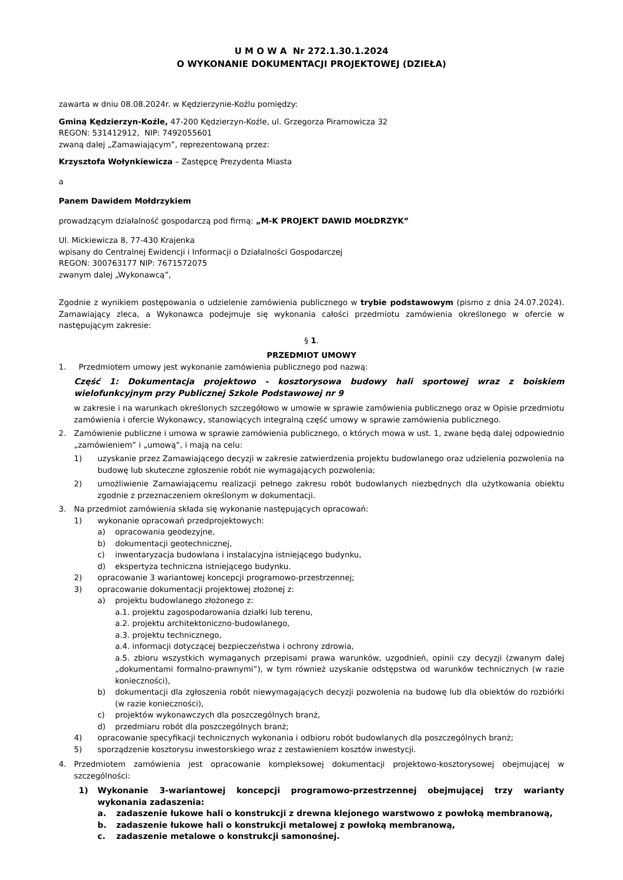U M O W A Nr 272.1.30.1.2024
O WYKONANIE DOKUMENTACJI PROJEKTOWEJ (DZIEŁA)
zawarta w dniu 08.08.2024r. w Kędzierzynie-Koźlu pomiędzy:
Gminą Kędzierzyn-Koźle, 47-200 Kędzierzyn-Koźle, ul. Grzegorza Piramowicza 32
REGON: 531412912, NIP: 7492055601
zwaną dalej „Zamawiającym”, reprezentowaną przez:
Krzysztofa Wołynkiewicza – Zastępcę Prezydenta Miasta
a
Panem Dawidem Mołdrzykiem
prowadzącym działalność gospodarczą pod firmą: „M-K PROJEKT DAWID MOŁDRZYK”
Ul. Mickiewicza 8, 77-430 Krajenka
wpisany do Centralnej Ewidencji i Informacji o Działalności Gospodarczej
REGON: 300763177 NIP: 7671572075
zwanym dalej „Wykonawcą”,
Zgodnie z wynikiem postępowania o udzielenie zamówienia publicznego w trybie podstawowym (pismo z dnia 24.07.2024). Zamawiający zleca, a Wykonawca podejmuje się wykonania całości przedmiotu zamówienia określonego w ofercie w następującym zakresie:
§ 1.
PRZEDMIOT UMOWY
1. Przedmiotem umowy jest wykonanie zamówienia publicznego pod nazwą:
Część 1: Dokumentacja projektowo - kosztorysowa budowy hali sportowej wraz z boiskiem wielofunkcyjnym przy Publicznej Szkole Podstawowej nr 9
w zakresie i na warunkach określonych szczegółowo w umowie w sprawie zamówienia publicznego oraz w Opisie przedmiotu zamówienia i ofercie Wykonawcy, stanowiących integralną część umowy w sprawie zamówienia publicznego.
2. Zamówienie publiczne i umowa w sprawie zamówienia publicznego, o których mowa w ust. 1, zwane będą dalej odpowiednio „zamówieniem” i „umową”, i mają na celu:
1) uzyskanie przez Zamawiającego decyzji w zakresie zatwierdzenia projektu budowlanego oraz udzielenia pozwolenia na budowę lub skuteczne zgłoszenie robót nie wymagających pozwolenia;
2) umożliwienie Zamawiającemu realizacji pełnego zakresu robót budowlanych niezbędnych dla użytkowania obiektu zgodnie z przeznaczeniem określonym w dokumentacji.
3. Na przedmiot zamówienia składa się wykonanie następujących opracowań:
1) wykonanie opracowań przedprojektowych:
a) opracowania geodezyjne,
b) dokumentacji geotechnicznej,
c) inwentaryzacja budowlana i instalacyjna istniejącego budynku,
d) ekspertyza techniczna istniejącego budynku.
2) opracowanie 3 wariantowej koncepcji programowo-przestrzennej;
3) opracowanie dokumentacji projektowej złożonej z:
a) projektu budowlanego złożonego z:
a.1. projektu zagospodarowania działki lub terenu,
a.2. projektu architektoniczno-budowlanego,
a.3. projektu technicznego,
a.4. informacji dotyczącej bezpieczeństwa i ochrony zdrowia,
a.5. zbioru wszystkich wymaganych przepisami prawa warunków, uzgodnień, opinii czy decyzji (zwanym dalej „dokumentami formalno-prawnymi”), w tym również uzyskanie odstępstwa od warunków technicznych (w razie konieczności),
b) dokumentacji dla zgłoszenia robót niewymagających decyzji pozwolenia na budowę lub dla obiektów do rozbiórki (w razie konieczności),
c) projektów wykonawczych dla poszczególnych branż,
d) przedmiaru robót dla poszczególnych branż;
4) opracowanie specyfikacji technicznych wykonania i odbioru robót budowlanych dla poszczególnych branż;
5) sporządzenie kosztorysu inwestorskiego wraz z zestawieniem kosztów inwestycji.
4. Przedmiotem zamówienia jest opracowanie kompleksowej dokumentacji projektowo-kosztorysowej obejmującej w szczególności:
1) Wykonanie 3-wariantowej koncepcji programowo-przestrzennej obejmującej trzy warianty wykonania zadaszenia:
a. zadaszenie łukowe hali o konstrukcji z drewna klejonego warstwowo z powłoką membranową,
b. zadaszenie łukowe hali o konstrukcji metalowej z powłoką membranową,
c. zadaszenie metalowe o konstrukcji samonośnej.